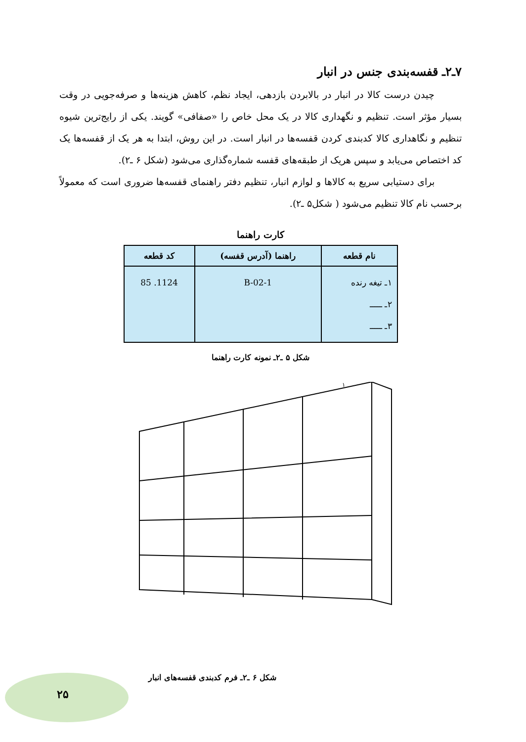۷ـ۲ـ قفسه‌بندی جنس در انبار
چیدن درست کالا در انبار در بالابردن بازدهی، ایجاد نظم، کاهش هزینه‌ها و صرفه‌جویی در وقت بسیار مؤثر است. تنظیم و نگهداری کالا در یک محل خاص را «صفافی» گویند. یکی از رایج‌ترین شیوه تنظیم و نگاهداری کالا کدبندی کردن قفسه‌ها در انبار است. در این روش، ابتدا به هر یک از قفسه‌ها یک کد اختصاص می‌یابد و سپس هریک از طبقه‌های قفسه شماره‌گذاری می‌شود (شکل ۶ ـ۲).
برای دستیابی سریع به کالاها و لوازم انبار، تنظیم دفتر راهنمای قفسه‌ها ضروری است که معمولاً برحسب نام کالا تنظیم می‌شود ( شکل۵ ـ۲).
کارت راهنما
| نام قطعه | راهنما (آدرس قفسه) | کد قطعه |
| --- | --- | --- |
| ۱ـ تیغه رنده ۲ـ ـــــ ۳ـ ـــــ | 1-B-02 | 1124. 85 |
شکل ۵ ـ۲ـ نمونه کارت راهنما
۱
شکل ۶ ـ۲ـ فرم کدبندی قفسه‌های انبار
۲۵